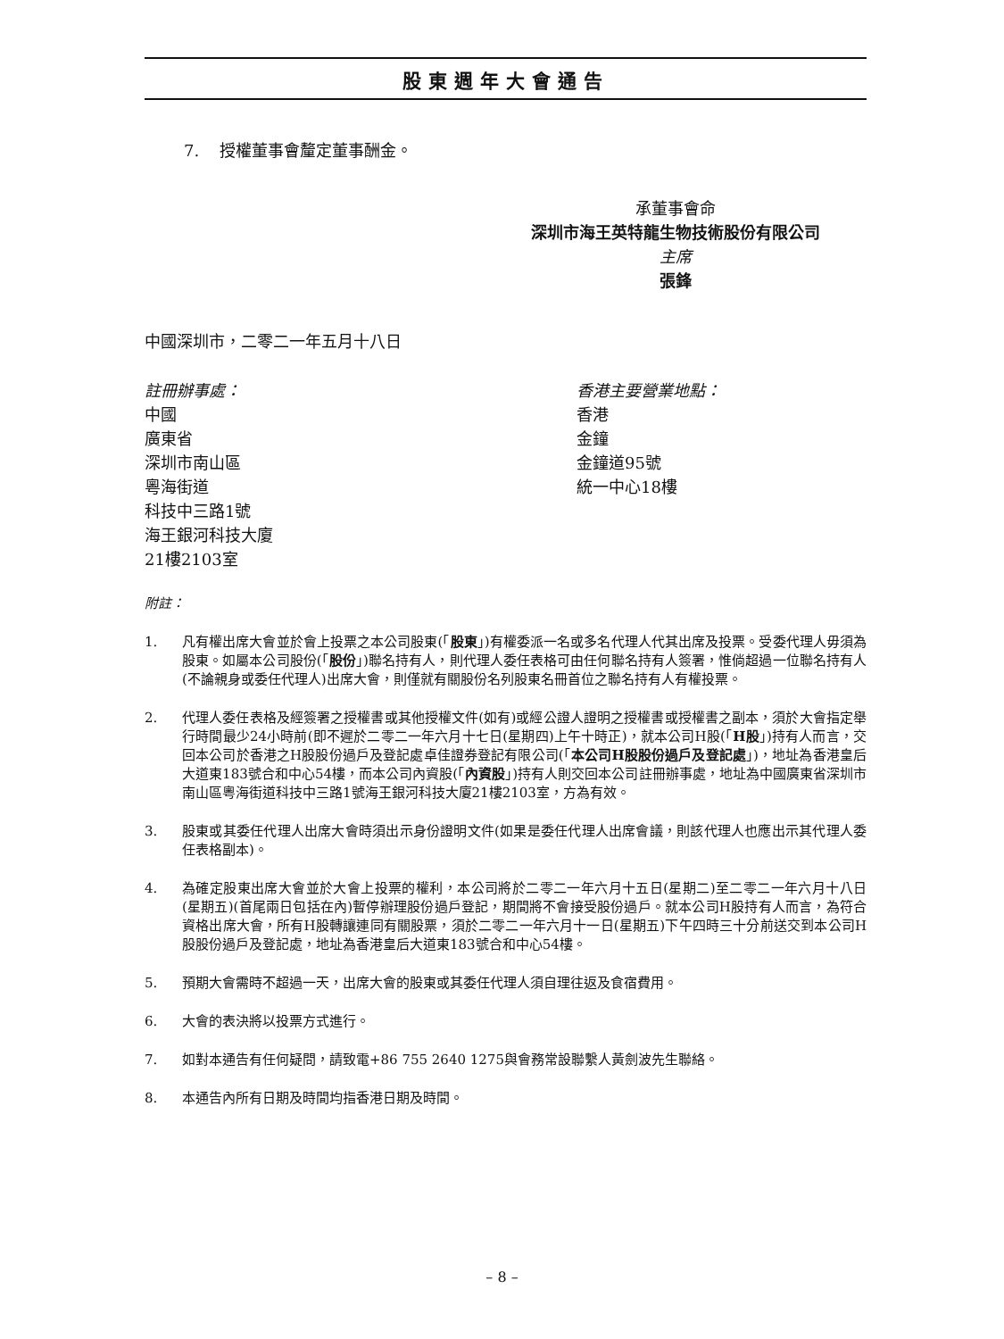股東週年大會通告
7. 授權董事會釐定董事酬金。
承董事會命
深圳市海王英特龍生物技術股份有限公司
主席
張鋒
中國深圳市，二零二一年五月十八日
註冊辦事處：
中國
廣東省
深圳市南山區
粵海街道
科技中三路1號
海王銀河科技大廈
21樓2103室
香港主要營業地點：
香港
金鐘
金鐘道95號
統一中心18樓
附註：
1. 凡有權出席大會並於會上投票之本公司股東(「股東」)有權委派一名或多名代理人代其出席及投票。受委代理人毋須為股東。如屬本公司股份(「股份」)聯名持有人，則代理人委任表格可由任何聯名持有人簽署，惟倘超過一位聯名持有人(不論親身或委任代理人)出席大會，則僅就有關股份名列股東名冊首位之聯名持有人有權投票。
2. 代理人委任表格及經簽署之授權書或其他授權文件(如有)或經公證人證明之授權書或授權書之副本，須於大會指定舉行時間最少24小時前(即不遲於二零二一年六月十七日(星期四)上午十時正)，就本公司H股(「H股」)持有人而言，交回本公司於香港之H股股份過戶及登記處卓佳證券登記有限公司(「本公司H股股份過戶及登記處」)，地址為香港皇后大道東183號合和中心54樓，而本公司內資股(「內資股」)持有人則交回本公司註冊辦事處，地址為中國廣東省深圳市南山區粵海街道科技中三路1號海王銀河科技大廈21樓2103室，方為有效。
3. 股東或其委任代理人出席大會時須出示身份證明文件(如果是委任代理人出席會議，則該代理人也應出示其代理人委任表格副本)。
4. 為確定股東出席大會並於大會上投票的權利，本公司將於二零二一年六月十五日(星期二)至二零二一年六月十八日(星期五)(首尾兩日包括在內)暫停辦理股份過戶登記，期間將不會接受股份過戶。就本公司H股持有人而言，為符合資格出席大會，所有H股轉讓連同有關股票，須於二零二一年六月十一日(星期五)下午四時三十分前送交到本公司H股股份過戶及登記處，地址為香港皇后大道東183號合和中心54樓。
5. 預期大會需時不超過一天，出席大會的股東或其委任代理人須自理往返及食宿費用。
6. 大會的表決將以投票方式進行。
7. 如對本通告有任何疑問，請致電+86 755 2640 1275與會務常設聯繫人黃劍波先生聯絡。
8. 本通告內所有日期及時間均指香港日期及時間。
– 8 –